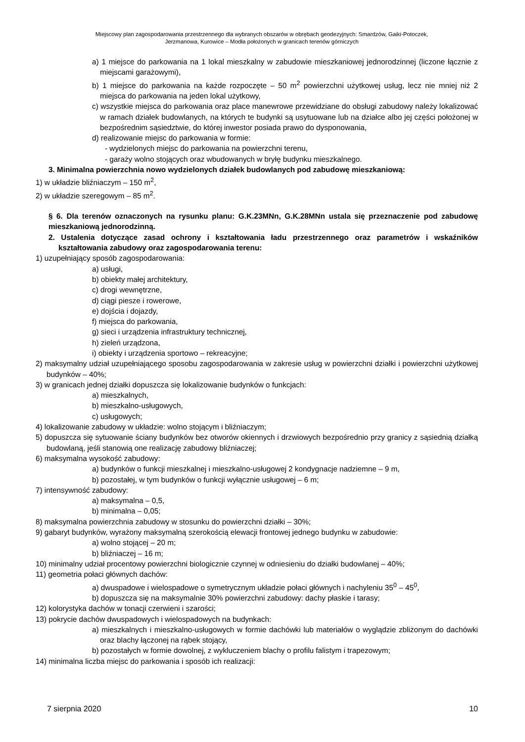Miejscowy plan zagospodarowania przestrzennego dla wybranych obszarów w obrębach geodezyjnych: Smardzów, Gaiki-Potoczek,
Jerzmanowa, Kurowice – Modła położonych w granicach terenów górniczych
a) 1 miejsce do parkowania na 1 lokal mieszkalny w zabudowie mieszkaniowej jednorodzinnej (liczone łącznie z miejscami garażowymi),
b) 1 miejsce do parkowania na każde rozpoczęte – 50 m<sup>2</sup> powierzchni użytkowej usług, lecz nie mniej niż 2 miejsca do parkowania na jeden lokal użytkowy,
c) wszystkie miejsca do parkowania oraz place manewrowe przewidziane do obsługi zabudowy należy lokalizować w ramach działek budowlanych, na których te budynki są usytuowane lub na działce albo jej części położonej w bezpośrednim sąsiedztwie, do której inwestor posiada prawo do dysponowania,
d) realizowanie miejsc do parkowania w formie:
- wydzielonych miejsc do parkowania na powierzchni terenu,
- garaży wolno stojących oraz wbudowanych w bryłę budynku mieszkalnego.
3. Minimalna powierzchnia nowo wydzielonych działek budowlanych pod zabudowę mieszkaniową:
1) w układzie bliźniaczym – 150 m<sup>2</sup>,
2) w układzie szeregowym – 85 m<sup>2</sup>.
§ 6. Dla terenów oznaczonych na rysunku planu: G.K.23MNn, G.K.28MNn ustala się przeznaczenie pod zabudowę mieszkaniową jednorodzinną.
2. Ustalenia dotyczące zasad ochrony i kształtowania ładu przestrzennego oraz parametrów i wskaźników kształtowania zabudowy oraz zagospodarowania terenu:
1) uzupełniający sposób zagospodarowania:
a) usługi,
b) obiekty małej architektury,
c) drogi wewnętrzne,
d) ciągi piesze i rowerowe,
e) dojścia i dojazdy,
f) miejsca do parkowania,
g) sieci i urządzenia infrastruktury technicznej,
h) zieleń urządzona,
i) obiekty i urządzenia sportowo – rekreacyjne;
2) maksymalny udział uzupełniającego sposobu zagospodarowania w zakresie usług w powierzchni działki i powierzchni użytkowej budynków – 40%;
3) w granicach jednej działki dopuszcza się lokalizowanie budynków o funkcjach:
a) mieszkalnych,
b) mieszkalno-usługowych,
c) usługowych;
4) lokalizowanie zabudowy w układzie: wolno stojącym i bliźniaczym;
5) dopuszcza się sytuowanie ściany budynków bez otworów okiennych i drzwiowych bezpośrednio przy granicy z sąsiednią działką budowlaną, jeśli stanowią one realizację zabudowy bliźniaczej;
6) maksymalna wysokość zabudowy:
a) budynków o funkcji mieszkalnej i mieszkalno-usługowej 2 kondygnacje nadziemne – 9 m,
b) pozostałej, w tym budynków o funkcji wyłącznie usługowej – 6 m;
7) intensywność zabudowy:
a) maksymalna – 0,5,
b) minimalna – 0,05;
8) maksymalna powierzchnia zabudowy w stosunku do powierzchni działki – 30%;
9) gabaryt budynków, wyrażony maksymalną szerokością elewacji frontowej jednego budynku w zabudowie:
a) wolno stojącej – 20 m;
b) bliźniaczej – 16 m;
10) minimalny udział procentowy powierzchni biologicznie czynnej w odniesieniu do działki budowlanej – 40%;
11) geometria połaci głównych dachów:
a) dwuspadowe i wielospadowe o symetrycznym układzie połaci głównych i nachyleniu 35<sup>0</sup> – 45<sup>0</sup>,
b) dopuszcza się na maksymalnie 30% powierzchni zabudowy: dachy płaskie i tarasy;
12) kolorystyka dachów w tonacji czerwieni i szarości;
13) pokrycie dachów dwuspadowych i wielospadowych na budynkach:
a) mieszkalnych i mieszkalno-usługowych w formie dachówki lub materiałów o wyglądzie zbliżonym do dachówki oraz blachy łączonej na rąbek stojący,
b) pozostałych w formie dowolnej, z wykluczeniem blachy o profilu falistym i trapezowym;
14) minimalna liczba miejsc do parkowania i sposób ich realizacji:
7 sierpnia 2020 10